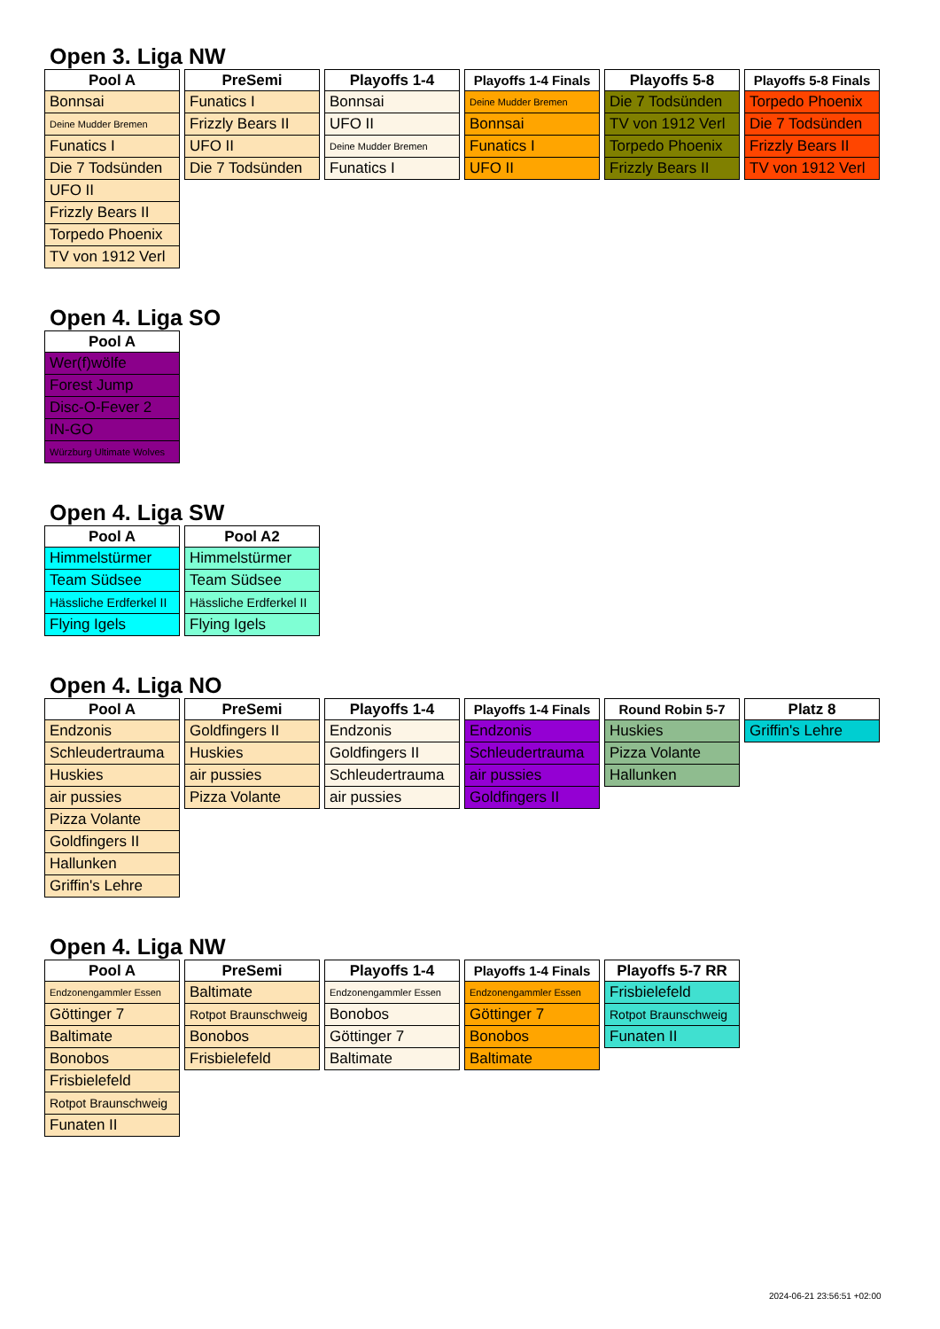Open 3. Liga NW
| Pool A |
| --- |
| Bonnsai |
| Deine Mudder Bremen |
| Funatics I |
| Die 7 Todsünden |
| UFO II |
| Frizzly Bears II |
| Torpedo Phoenix |
| TV von 1912 Verl |
| PreSemi |
| --- |
| Funatics I |
| Frizzly Bears II |
| UFO II |
| Die 7 Todsünden |
| Playoffs 1-4 |
| --- |
| Bonnsai |
| UFO II |
| Deine Mudder Bremen |
| Funatics I |
| Playoffs 1-4 Finals |
| --- |
| Deine Mudder Bremen |
| Bonnsai |
| Funatics I |
| UFO II |
| Playoffs 5-8 |
| --- |
| Die 7 Todsünden |
| TV von 1912 Verl |
| Torpedo Phoenix |
| Frizzly Bears II |
| Playoffs 5-8 Finals |
| --- |
| Torpedo Phoenix |
| Die 7 Todsünden |
| Frizzly Bears II |
| TV von 1912 Verl |
Open 4. Liga SO
| Pool A |
| --- |
| Wer(f)wölfe |
| Forest Jump |
| Disc-O-Fever 2 |
| IN-GO |
| Würzburg Ultimate Wolves |
Open 4. Liga SW
| Pool A |
| --- |
| Himmelstürmer |
| Team Südsee |
| Hässliche Erdferkel II |
| Flying Igels |
| Pool A2 |
| --- |
| Himmelstürmer |
| Team Südsee |
| Hässliche Erdferkel II |
| Flying Igels |
Open 4. Liga NO
| Pool A |
| --- |
| Endzonis |
| Schleudertrauma |
| Huskies |
| air pussies |
| Pizza Volante |
| Goldfingers II |
| Hallunken |
| Griffin's Lehre |
| PreSemi |
| --- |
| Goldfingers II |
| Huskies |
| air pussies |
| Pizza Volante |
| Playoffs 1-4 |
| --- |
| Endzonis |
| Goldfingers II |
| Schleudertrauma |
| air pussies |
| Playoffs 1-4 Finals |
| --- |
| Endzonis |
| Schleudertrauma |
| air pussies |
| Goldfingers II |
| Round Robin 5-7 |
| --- |
| Huskies |
| Pizza Volante |
| Hallunken |
| Platz 8 |
| --- |
| Griffin's Lehre |
Open 4. Liga NW
| Pool A |
| --- |
| Endzonengammler Essen |
| Göttinger 7 |
| Baltimate |
| Bonobos |
| Frisbielefeld |
| Rotpot Braunschweig |
| Funaten II |
| PreSemi |
| --- |
| Baltimate |
| Rotpot Braunschweig |
| Bonobos |
| Frisbielefeld |
| Playoffs 1-4 |
| --- |
| Endzonengammler Essen |
| Bonobos |
| Göttinger 7 |
| Baltimate |
| Playoffs 1-4 Finals |
| --- |
| Endzonengammler Essen |
| Göttinger 7 |
| Bonobos |
| Baltimate |
| Playoffs 5-7 RR |
| --- |
| Frisbielefeld |
| Rotpot Braunschweig |
| Funaten II |
2024-06-21 23:56:51 +02:00